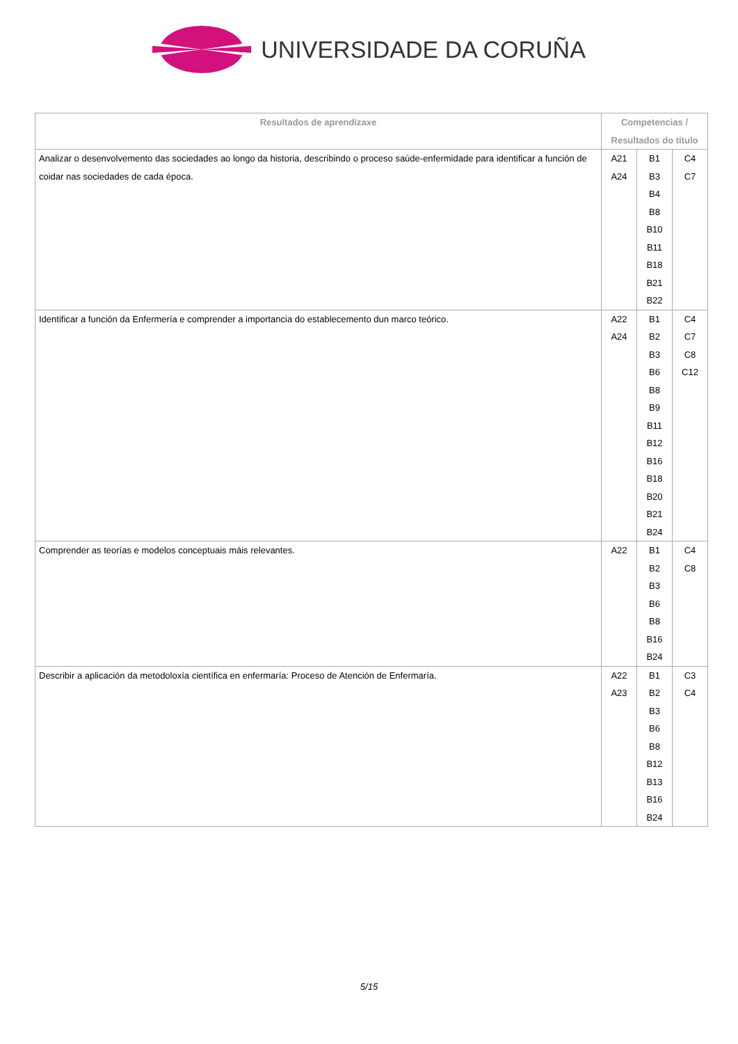UNIVERSIDADE DA CORUÑA
| Resultados de aprendizaxe | Competencias / Resultados do título | | |
| --- | --- | --- | --- |
| Analizar o desenvolvemento das sociedades ao longo da historia, describindo o proceso saúde-enfermidade para identificar a función de coidar nas sociedades de cada época. | A21 A24 | B1 B3 B4 B8 B10 B11 B18 B21 B22 | C4 C7 |
| Identificar a función da Enfermería e comprender a importancia do establecemento dun marco teórico. | A22 A24 | B1 B2 B3 B6 B8 B9 B11 B12 B16 B18 B20 B21 B24 | C4 C7 C8 C12 |
| Comprender as teorías e modelos conceptuais máis relevantes. | A22 | B1 B2 B3 B6 B8 B16 B24 | C4 C8 |
| Describir a aplicación da metodoloxía científica en enfermaría: Proceso de Atención de Enfermaría. | A22 A23 | B1 B2 B3 B6 B8 B12 B13 B16 B24 | C3 C4 |
5/15